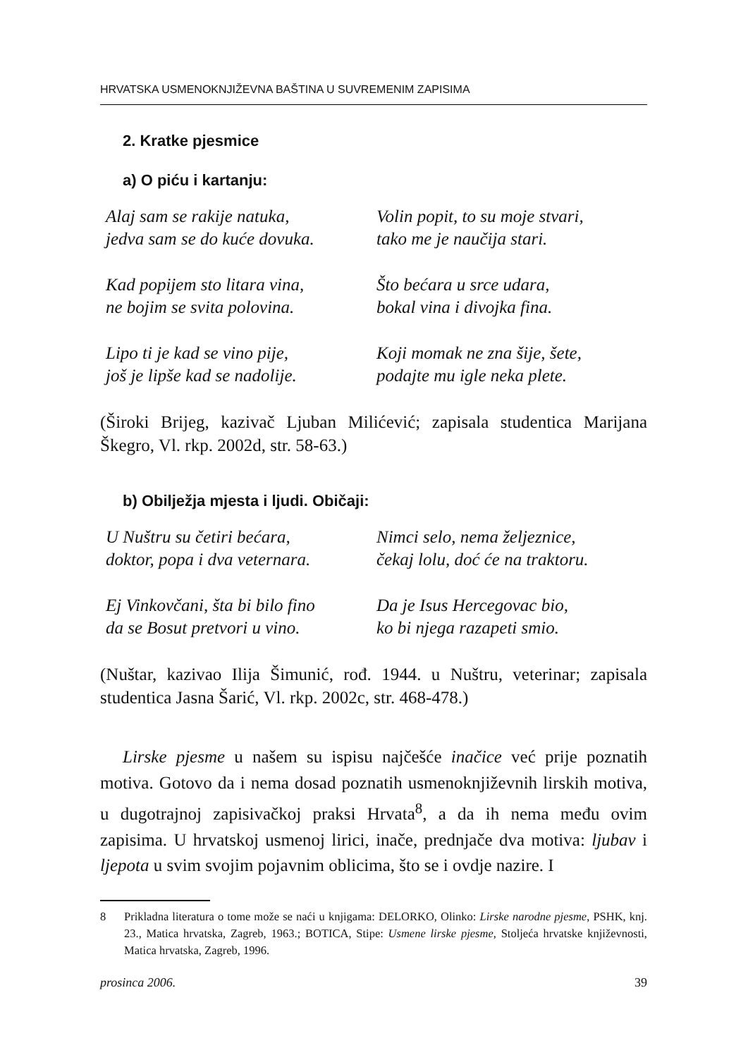HRVATSKA USMENOKNJIŽEVNA BAŠTINA U SUVREMENIM ZAPISIMA
2. Kratke pjesmice
a) O piću i kartanju:
Alaj sam se rakije natuka,
jedva sam se do kuće dovuka.
Kad popijem sto litara vina,
ne bojim se svita polovina.
Lipo ti je kad se vino pije,
još je lipše kad se nadolije.
Volin popit, to su moje stvari,
tako me je naučija stari.
Što bećara u srce udara,
bokal vina i divojka fina.
Koji momak ne zna šije, šete,
podajte mu igle neka plete.
(Široki Brijeg, kazivač Ljuban Milićević; zapisala studentica Marijana Škegro, Vl. rkp. 2002d, str. 58-63.)
b) Obilježja mjesta i ljudi. Običaji:
U Nuštru su četiri bećara,
doktor, popa i dva veternara.
Ej Vinkovčani, šta bi bilo fino
da se Bosut pretvori u vino.
Nimci selo, nema željeznice,
čekaj lolu, doć će na traktoru.
Da je Isus Hercegovac bio,
ko bi njega razapeti smio.
(Nuštar, kazivao Ilija Šimunić, rođ. 1944. u Nuštru, veterinar; zapisala studentica Jasna Šarić, Vl. rkp. 2002c, str. 468-478.)
Lirske pjesme u našem su ispisu najčešće inačice već prije poznatih motiva. Gotovo da i nema dosad poznatih usmenoknjiževnih lirskih motiva, u dugotrajnoj zapisivačkoj praksi Hrvata<sup>8</sup>, a da ih nema među ovim zapisima. U hrvatskoj usmenoj lirici, inače, prednjače dva motiva: ljubav i ljepota u svim svojim pojavnim oblicima, što se i ovdje nazire. I
8 Prikladna literatura o tome može se naći u knjigama: DELORKO, Olinko: Lirske narodne pjesme, PSHK, knj. 23., Matica hrvatska, Zagreb, 1963.; BOTICA, Stipe: Usmene lirske pjesme, Stoljeća hrvatske književnosti, Matica hrvatska, Zagreb, 1996.
prosinca 2006. 39